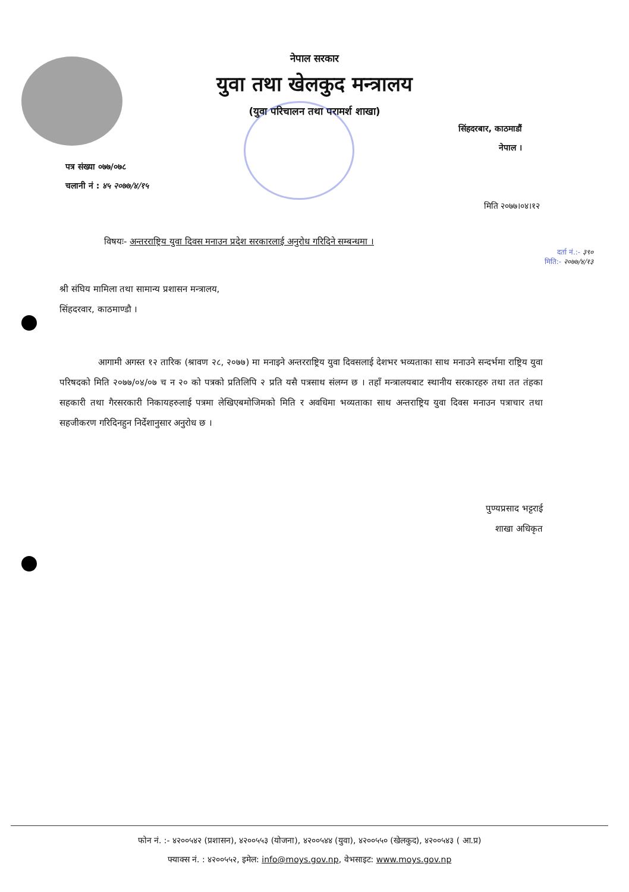नेपाल सरकार
युवा तथा खेलकुद मन्त्रालय
(युवा परिचालन तथा परामर्श शाखा)
सिंहदरबार, काठमाडौं
नेपाल ।
पत्र संख्या ०७७/०७८
चलानी नं : ४५ २०७७/४/१५
मिति २०७७।०४।१२
विषयः- अन्तरराष्ट्रिय युवा दिवस मनाउन प्रदेश सरकारलाई अनुरोध गरिदिने सम्बन्धमा ।
दर्ता नं.:- ३९०
मिति:- २०७७/४/१३
श्री संघिय मामिला तथा सामान्य प्रशासन मन्त्रालय,
सिंहदरवार, काठमाण्डौ ।
आगामी अगस्त १२ तारिक (श्रावण २८, २०७७) मा मनाइने अन्तरराष्ट्रिय युवा दिवसलाई देशभर भव्यताका साथ मनाउने सन्दर्भमा राष्ट्रिय युवा परिषदको मिति २०७७/०४/०७ च न २० को पत्रको प्रतिलिपि २ प्रति यसै पत्रसाथ संलग्न छ । तहाँ मन्त्रालयबाट स्थानीय सरकारहरु तथा तत तंहका सहकारी तथा गैरसरकारी निकायहरुलाई पत्रमा लेखिएबमोजिमको मिति र अवधिमा भव्यताका साथ अन्तराष्ट्रिय युवा दिवस मनाउन पत्राचार तथा सहजीकरण गरिदिनहुन निर्देशानुसार अनुरोध छ ।
पुण्यप्रसाद भट्टराई
शाखा अधिकृत
फोन नं. :- ४२००५४२ (प्रशासन), ४२००५५३ (योजना), ४२००५४४ (युवा), ४२००५५० (खेलकुद), ४२००५४३ ( आ.प्र)
फ्याक्स नं. : ४२००५५२, इमेल: info@moys.gov.np, वेभसाइट: www.moys.gov.np